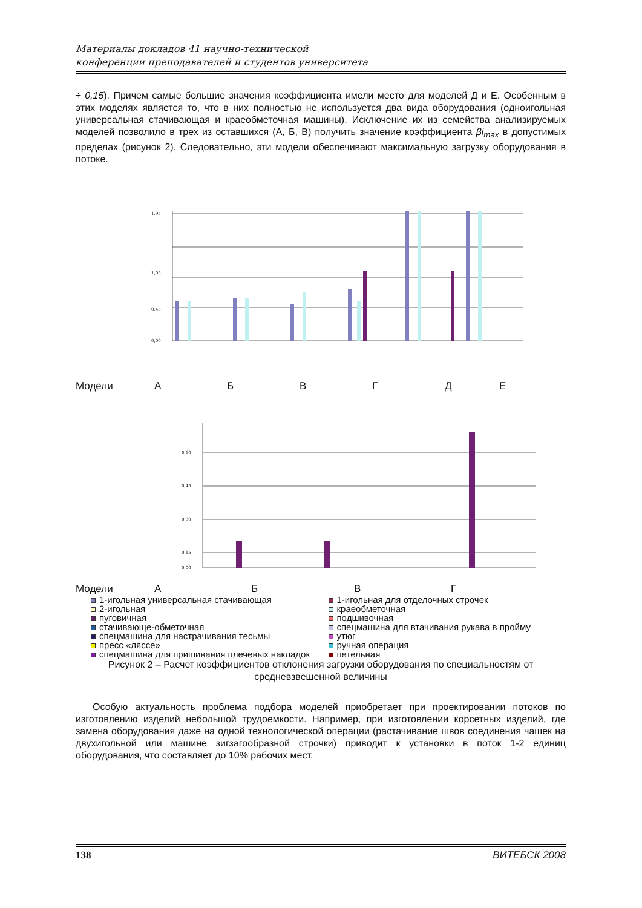Материалы докладов 41 научно-технической
конференции преподавателей и студентов университета
÷ 0,15). Причем самые большие значения коэффициента имели место для моделей Д и Е. Особенным в этих моделях является то, что в них полностью не используется два вида оборудования (одноигольная универсальная стачивающая и краеобметочная машины). Исключение их из семейства анализируемых моделей позволило в трех из оставшихся (А, Б, В) получить значение коэффициента βi<sub>max</sub> в допустимых пределах (рисунок 2). Следовательно, эти модели обеспечивают максимальную загрузку оборудования в потоке.
1,95
1,05
0,45
0,00
Модели АБВГДЕ
0,60
0,45
0,30
0,15
0,00
Модели АБВГ
1-игольная универсальная стачивающая
2-игольная
пуговичная
стачивающе-обметочная
спецмашина для настрачивания тесьмы
пресс «ляссе»
спецмашина для пришивания плечевых накладок
1-игольная для отделочных строчек
краеобметочная
подшивочная
спецмашина для втачивания рукава в пройму
утюг
ручная операция
петельная
Рисунок 2 – Расчет коэффициентов отклонения загрузки оборудования по специальностям от средневзвешенной величины
Особую актуальность проблема подбора моделей приобретает при проектировании потоков по изготовлению изделий небольшой трудоемкости. Например, при изготовлении корсетных изделий, где замена оборудования даже на одной технологической операции (растачивание швов соединения чашек на двухигольной или машине зигзагообразной строчки) приводит к установки в поток 1-2 единиц оборудования, что составляет до 10% рабочих мест.
138 ВИТЕБСК 2008